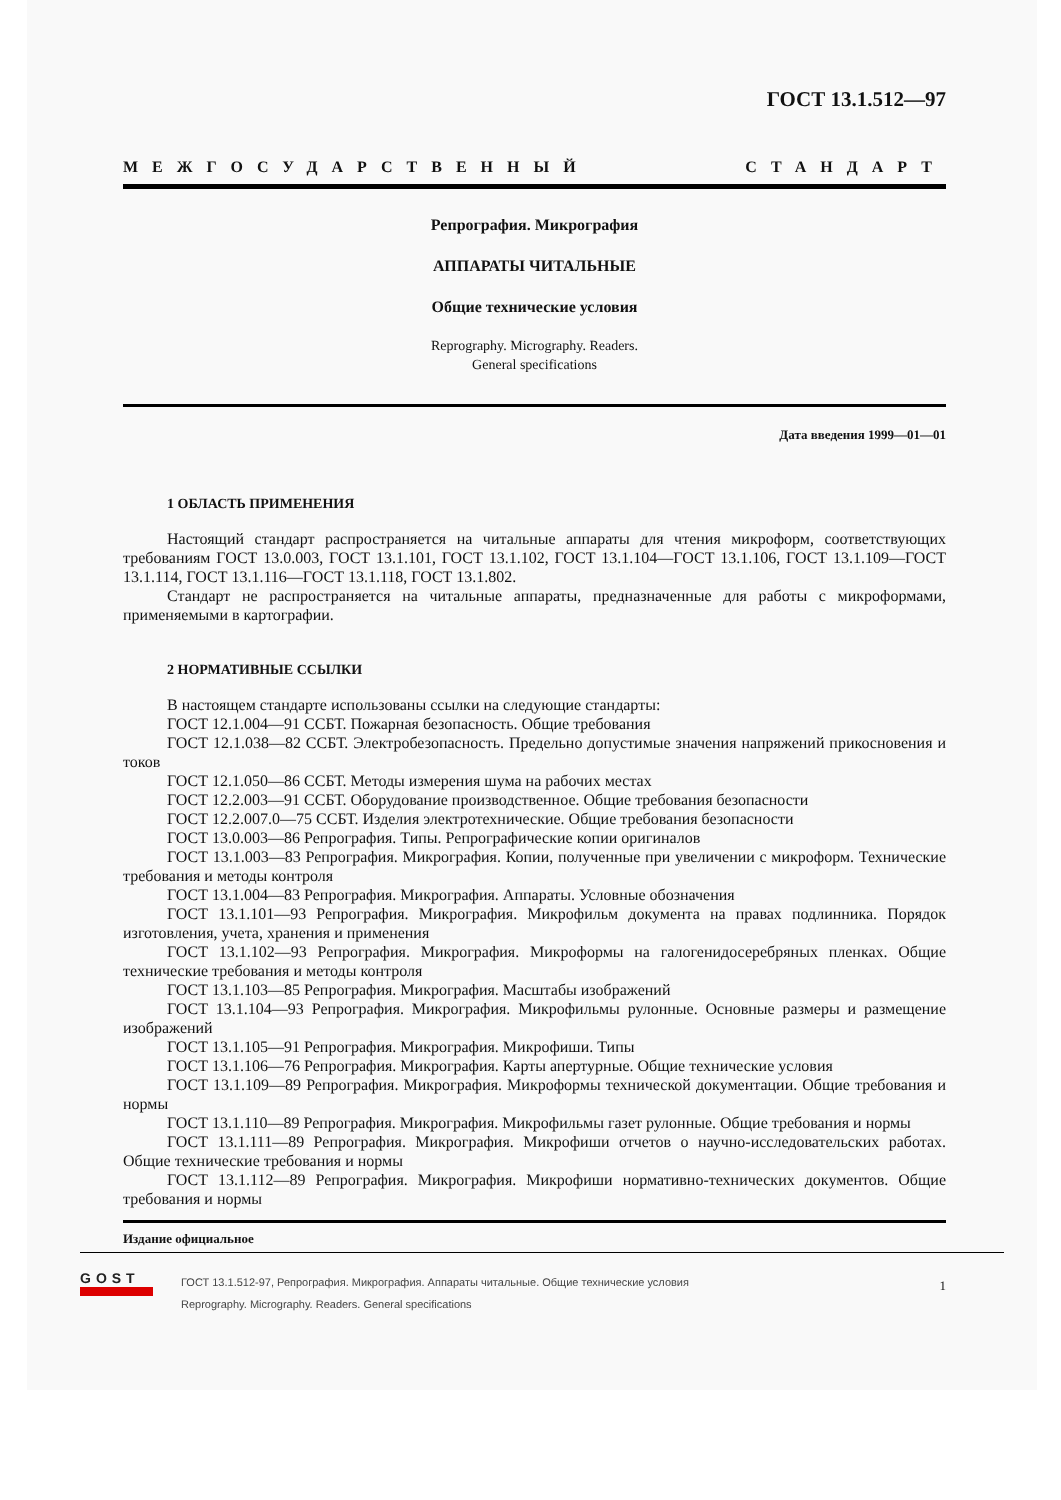ГОСТ 13.1.512—97
МЕЖГОСУДАРСТВЕННЫЙ СТАНДАРТ
Репрография. Микрография
АППАРАТЫ ЧИТАЛЬНЫЕ
Общие технические условия
Reprography. Micrography. Readers.
General specifications
Дата введения 1999—01—01
1 ОБЛАСТЬ ПРИМЕНЕНИЯ
Настоящий стандарт распространяется на читальные аппараты для чтения микроформ, соответствующих требованиям ГОСТ 13.0.003, ГОСТ 13.1.101, ГОСТ 13.1.102, ГОСТ 13.1.104—ГОСТ 13.1.106, ГОСТ 13.1.109—ГОСТ 13.1.114, ГОСТ 13.1.116—ГОСТ 13.1.118, ГОСТ 13.1.802.
Стандарт не распространяется на читальные аппараты, предназначенные для работы с микроформами, применяемыми в картографии.
2 НОРМАТИВНЫЕ ССЫЛКИ
В настоящем стандарте использованы ссылки на следующие стандарты:
ГОСТ 12.1.004—91 ССБТ. Пожарная безопасность. Общие требования
ГОСТ 12.1.038—82 ССБТ. Электробезопасность. Предельно допустимые значения напряжений прикосновения и токов
ГОСТ 12.1.050—86 ССБТ. Методы измерения шума на рабочих местах
ГОСТ 12.2.003—91 ССБТ. Оборудование производственное. Общие требования безопасности
ГОСТ 12.2.007.0—75 ССБТ. Изделия электротехнические. Общие требования безопасности
ГОСТ 13.0.003—86 Репрография. Типы. Репрографические копии оригиналов
ГОСТ 13.1.003—83 Репрография. Микрография. Копии, полученные при увеличении с микроформ. Технические требования и методы контроля
ГОСТ 13.1.004—83 Репрография. Микрография. Аппараты. Условные обозначения
ГОСТ 13.1.101—93 Репрография. Микрография. Микрофильм документа на правах подлинника. Порядок изготовления, учета, хранения и применения
ГОСТ 13.1.102—93 Репрография. Микрография. Микроформы на галогенидосеребряных пленках. Общие технические требования и методы контроля
ГОСТ 13.1.103—85 Репрография. Микрография. Масштабы изображений
ГОСТ 13.1.104—93 Репрография. Микрография. Микрофильмы рулонные. Основные размеры и размещение изображений
ГОСТ 13.1.105—91 Репрография. Микрография. Микрофиши. Типы
ГОСТ 13.1.106—76 Репрография. Микрография. Карты апертурные. Общие технические условия
ГОСТ 13.1.109—89 Репрография. Микрография. Микроформы технической документации. Общие требования и нормы
ГОСТ 13.1.110—89 Репрография. Микрография. Микрофильмы газет рулонные. Общие требования и нормы
ГОСТ 13.1.111—89 Репрография. Микрография. Микрофиши отчетов о научно-исследовательских работах. Общие технические требования и нормы
ГОСТ 13.1.112—89 Репрография. Микрография. Микрофиши нормативно-технических документов. Общие требования и нормы
Издание официальное
1
GOST
ГОСТ 13.1.512-97, Репрография. Микрография. Аппараты читальные. Общие технические условия
Reprography. Micrography. Readers. General specifications